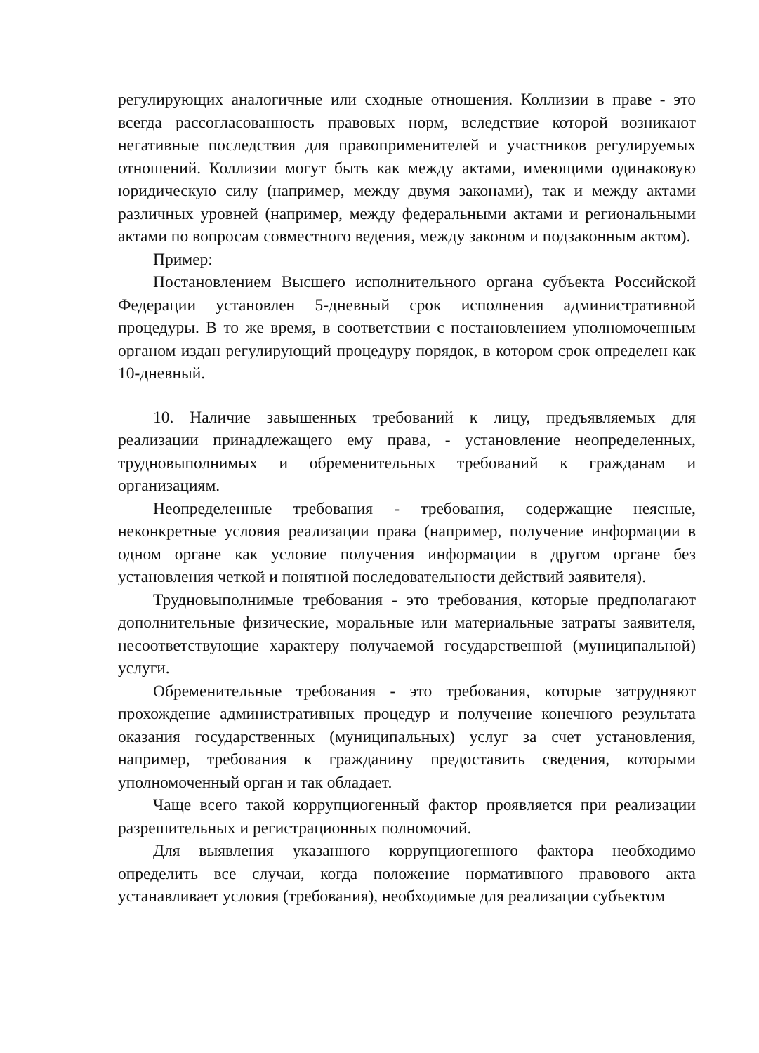регулирующих аналогичные или сходные отношения. Коллизии в праве - это всегда рассогласованность правовых норм, вследствие которой возникают негативные последствия для правоприменителей и участников регулируемых отношений. Коллизии могут быть как между актами, имеющими одинаковую юридическую силу (например, между двумя законами), так и между актами различных уровней (например, между федеральными актами и региональными актами по вопросам совместного ведения, между законом и подзаконным актом).
Пример:
Постановлением Высшего исполнительного органа субъекта Российской Федерации установлен 5-дневный срок исполнения административной процедуры. В то же время, в соответствии с постановлением уполномоченным органом издан регулирующий процедуру порядок, в котором срок определен как 10-дневный.
10. Наличие завышенных требований к лицу, предъявляемых для реализации принадлежащего ему права, - установление неопределенных, трудновыполнимых и обременительных требований к гражданам и организациям.
Неопределенные требования - требования, содержащие неясные, неконкретные условия реализации права (например, получение информации в одном органе как условие получения информации в другом органе без установления четкой и понятной последовательности действий заявителя).
Трудновыполнимые требования - это требования, которые предполагают дополнительные физические, моральные или материальные затраты заявителя, несоответствующие характеру получаемой государственной (муниципальной) услуги.
Обременительные требования - это требования, которые затрудняют прохождение административных процедур и получение конечного результата оказания государственных (муниципальных) услуг за счет установления, например, требования к гражданину предоставить сведения, которыми уполномоченный орган и так обладает.
Чаще всего такой коррупциогенный фактор проявляется при реализации разрешительных и регистрационных полномочий.
Для выявления указанного коррупциогенного фактора необходимо определить все случаи, когда положение нормативного правового акта устанавливает условия (требования), необходимые для реализации субъектом